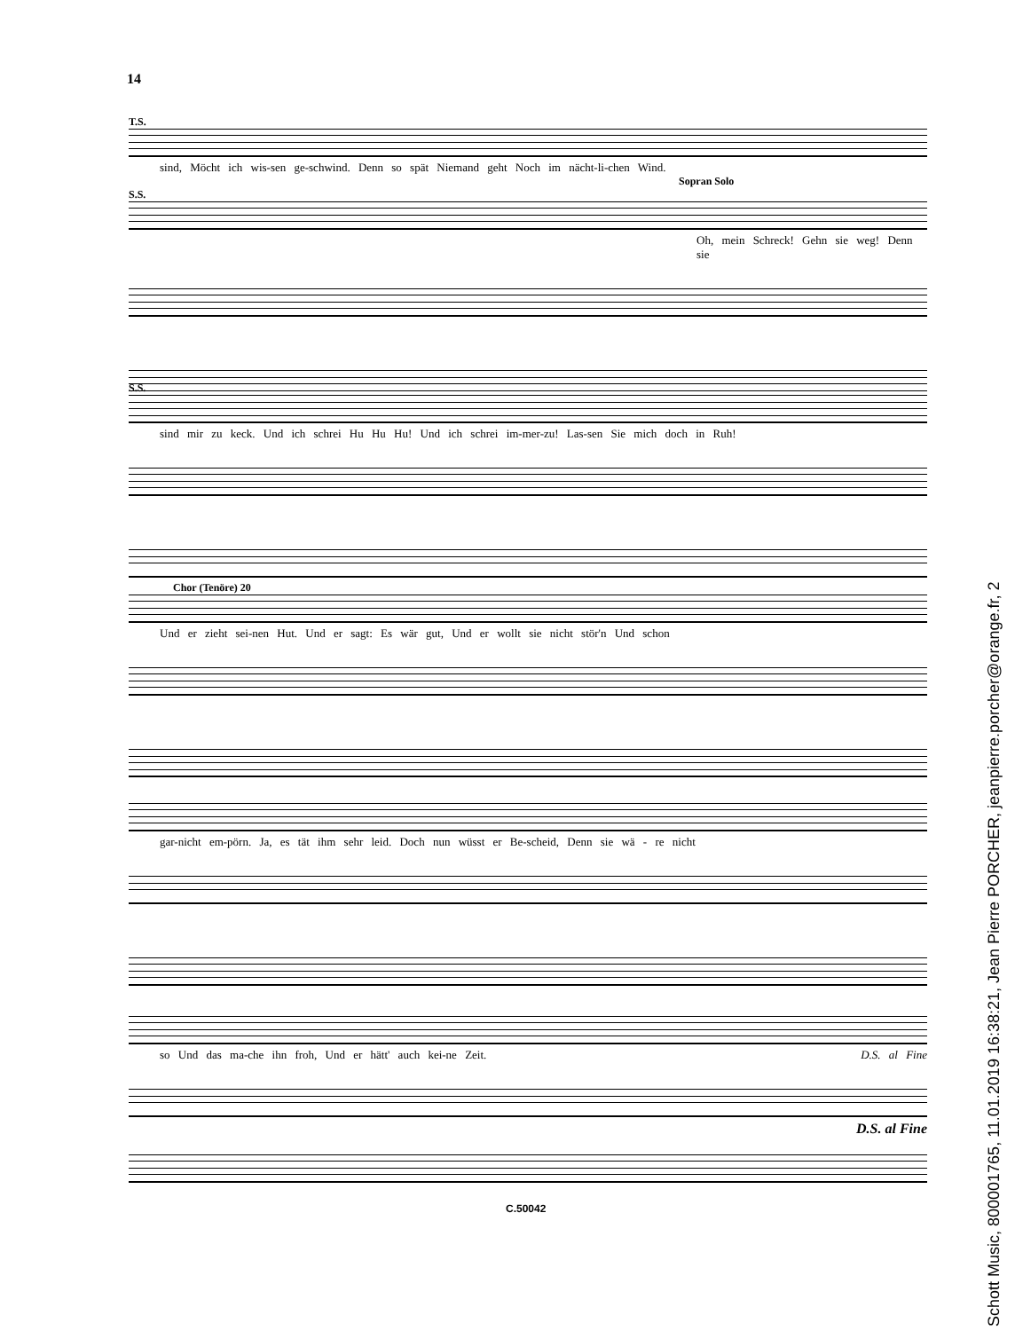14
T.S.
sind, Möcht ich wis-sen ge-schwind. Denn so spät Niemand geht Noch im nächt-li-chen Wind.
Sopran Solo
S.S.
Oh, mein Schreck! Gehn sie weg! Denn sie
S.S.
sind mir zu keck. Und ich schrei Hu Hu Hu! Und ich schrei im-mer-zu! Las-sen Sie mich doch in Ruh!
Chor (Tenöre) 20
Und er zieht sei-nen Hut. Und er sagt: Es wär gut, Und er wollt sie nicht stör'n Und schon
gar-nicht em-pörn. Ja, es tät ihm sehr leid. Doch nun wüsst er Be-scheid, Denn sie wä - re nicht
so Und das ma-che ihn froh, Und er hätt' auch kei-ne Zeit. D.S. al Fine
D.S. al Fine
C.50042
Schott Music, 800001765, 11.01.2019 16:38:21, Jean Pierre PORCHER, jeanpierre.porcher@orange.fr, 2